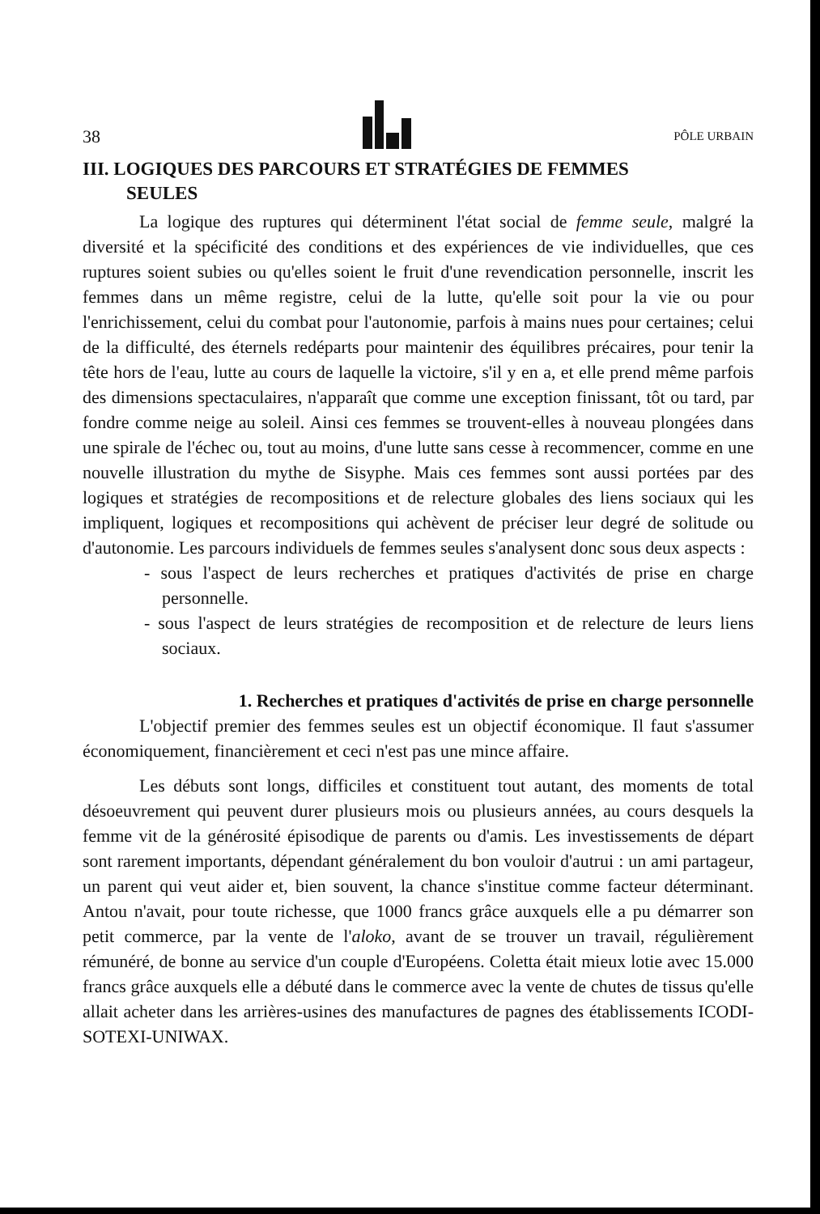38
PÔLE URBAIN
III. LOGIQUES DES PARCOURS ET STRATÉGIES DE FEMMES
SEULES
La logique des ruptures qui déterminent l'état social de femme seule, malgré la diversité et la spécificité des conditions et des expériences de vie individuelles, que ces ruptures soient subies ou qu'elles soient le fruit d'une revendication personnelle, inscrit les femmes dans un même registre, celui de la lutte, qu'elle soit pour la vie ou pour l'enrichissement, celui du combat pour l'autonomie, parfois à mains nues pour certaines; celui de la difficulté, des éternels redéparts pour maintenir des équilibres précaires, pour tenir la tête hors de l'eau, lutte au cours de laquelle la victoire, s'il y en a, et elle prend même parfois des dimensions spectaculaires, n'apparaît que comme une exception finissant, tôt ou tard, par fondre comme neige au soleil. Ainsi ces femmes se trouvent-elles à nouveau plongées dans une spirale de l'échec ou, tout au moins, d'une lutte sans cesse à recommencer, comme en une nouvelle illustration du mythe de Sisyphe. Mais ces femmes sont aussi portées par des logiques et stratégies de recompositions et de relecture globales des liens sociaux qui les impliquent, logiques et recompositions qui achèvent de préciser leur degré de solitude ou d'autonomie. Les parcours individuels de femmes seules s'analysent donc sous deux aspects :
- sous l'aspect de leurs recherches et pratiques d'activités de prise en charge personnelle.
- sous l'aspect de leurs stratégies de recomposition et de relecture de leurs liens sociaux.
1. Recherches et pratiques d'activités de prise en charge personnelle
L'objectif premier des femmes seules est un objectif économique. Il faut s'assumer économiquement, financièrement et ceci n'est pas une mince affaire.
Les débuts sont longs, difficiles et constituent tout autant, des moments de total désoeuvrement qui peuvent durer plusieurs mois ou plusieurs années, au cours desquels la femme vit de la générosité épisodique de parents ou d'amis. Les investissements de départ sont rarement importants, dépendant généralement du bon vouloir d'autrui : un ami partageur, un parent qui veut aider et, bien souvent, la chance s'institue comme facteur déterminant. Antou n'avait, pour toute richesse, que 1000 francs grâce auxquels elle a pu démarrer son petit commerce, par la vente de l'aloko, avant de se trouver un travail, régulièrement rémunéré, de bonne au service d'un couple d'Européens. Coletta était mieux lotie avec 15.000 francs grâce auxquels elle a débuté dans le commerce avec la vente de chutes de tissus qu'elle allait acheter dans les arrières-usines des manufactures de pagnes des établissements ICODI-SOTEXI-UNIWAX.